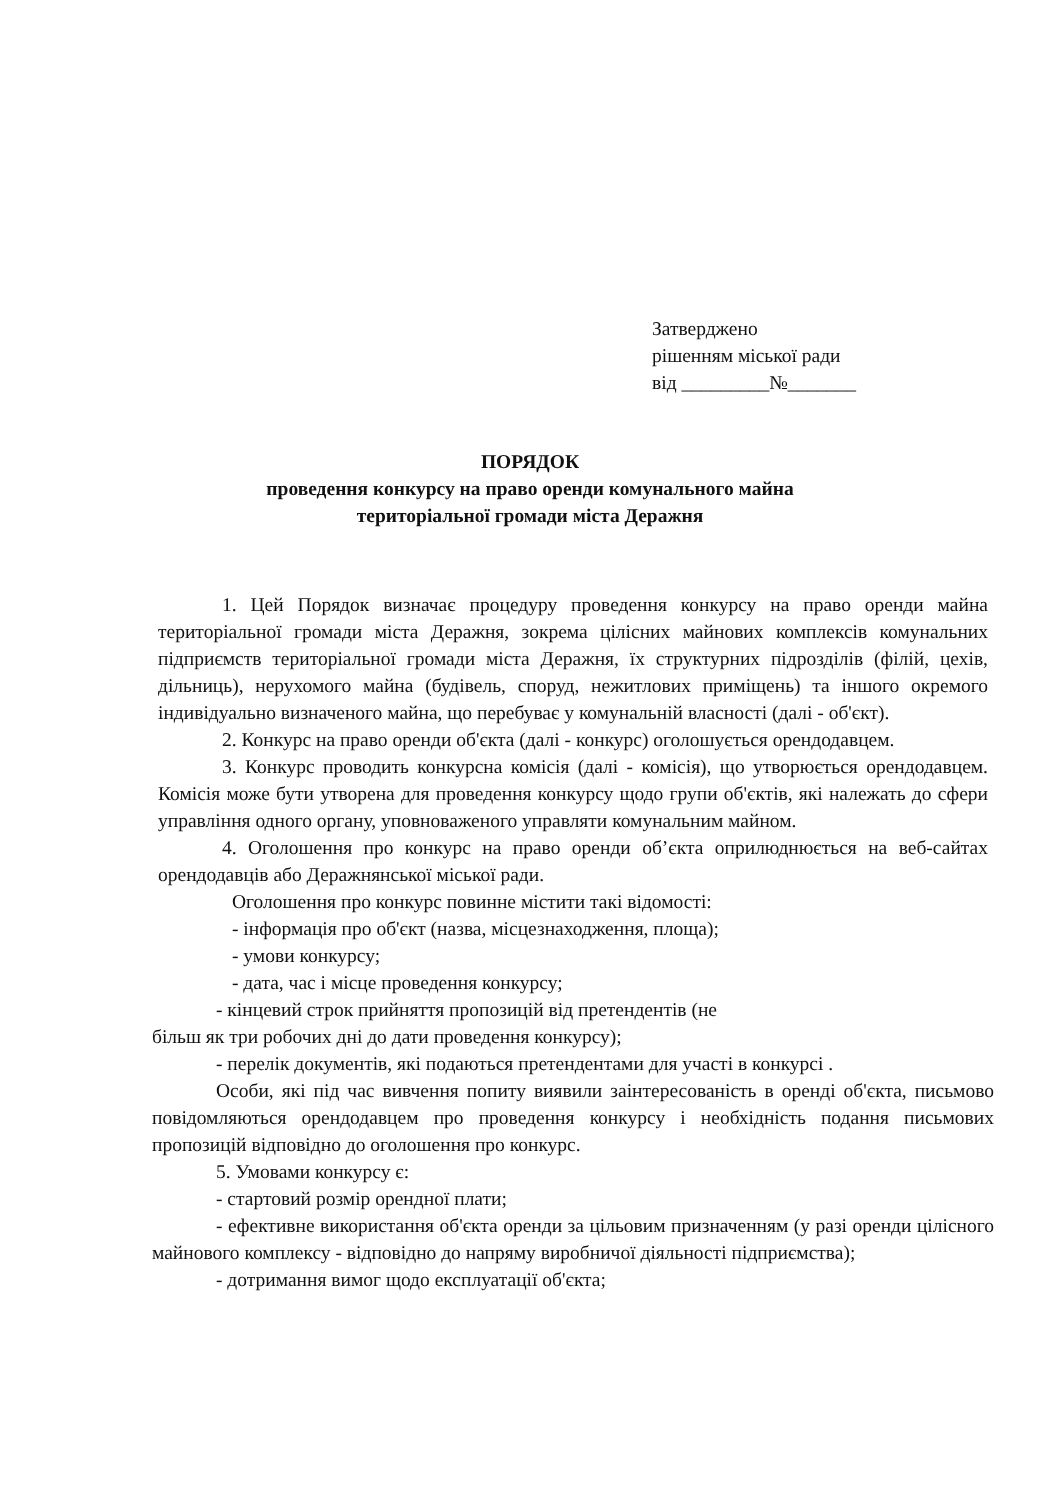Затверджено
рішенням міської ради
від _________№_______
ПОРЯДОК
проведення конкурсу на право оренди комунального майна
територіальної громади міста Деражня
1. Цей Порядок визначає процедуру проведення конкурсу на право оренди майна територіальної громади міста Деражня, зокрема цілісних майнових комплексів комунальних підприємств територіальної громади міста Деражня, їх структурних підрозділів (філій, цехів, дільниць), нерухомого майна (будівель, споруд, нежитлових приміщень) та іншого окремого індивідуально визначеного майна, що перебуває у комунальній власності (далі - об'єкт).
2. Конкурс на право оренди об'єкта (далі - конкурс) оголошується орендодавцем.
3. Конкурс проводить конкурсна комісія (далі - комісія), що утворюється орендодавцем. Комісія може бути утворена для проведення конкурсу щодо групи об'єктів, які належать до сфери управління одного органу, уповноваженого управляти комунальним майном.
4. Оголошення про конкурс на право оренди об’єкта оприлюднюється на веб-сайтах орендодавців або Деражнянської міської ради.
Оголошення про конкурс повинне містити такі відомості:
- інформація про об'єкт (назва, місцезнаходження, площа);
- умови конкурсу;
- дата, час і місце проведення конкурсу;
- кінцевий строк прийняття пропозицій від претендентів (не
більш як три робочих дні до дати проведення конкурсу);
- перелік документів, які подаються претендентами для участі в конкурсі .
Особи, які під час вивчення попиту виявили заінтересованість в оренді об'єкта, письмово повідомляються орендодавцем про проведення конкурсу і необхідність подання письмових пропозицій відповідно до оголошення про конкурс.
5. Умовами конкурсу є:
- стартовий розмір орендної плати;
- ефективне використання об'єкта оренди за цільовим призначенням (у разі оренди цілісного майнового комплексу - відповідно до напряму виробничої діяльності підприємства);
- дотримання вимог щодо експлуатації об'єкта;